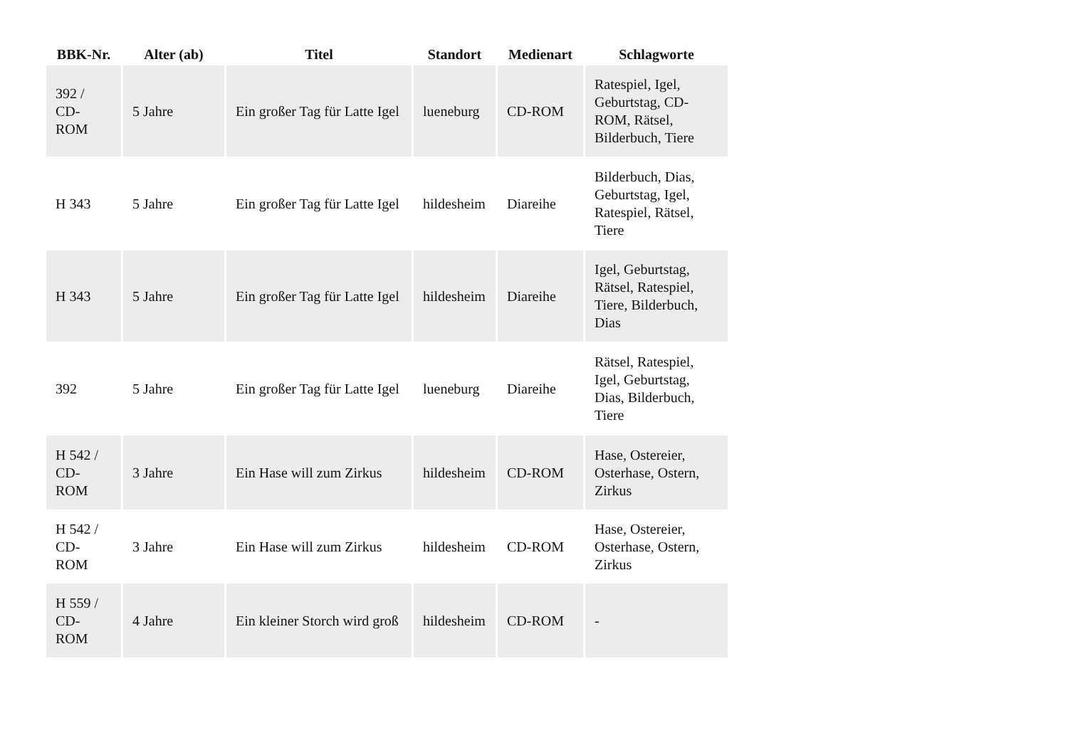| BBK-Nr. | Alter (ab) | Titel | Standort | Medienart | Schlagworte |
| --- | --- | --- | --- | --- | --- |
| 392 / CD- ROM | 5 Jahre | Ein großer Tag für Latte Igel | lueneburg | CD-ROM | Ratespiel, Igel, Geburtstag, CD-ROM, Rätsel, Bilderbuch, Tiere |
| H 343 | 5 Jahre | Ein großer Tag für Latte Igel | hildesheim | Diareihe | Bilderbuch, Dias, Geburtstag, Igel, Ratespiel, Rätsel, Tiere |
| H 343 | 5 Jahre | Ein großer Tag für Latte Igel | hildesheim | Diareihe | Igel, Geburtstag, Rätsel, Ratespiel, Tiere, Bilderbuch, Dias |
| 392 | 5 Jahre | Ein großer Tag für Latte Igel | lueneburg | Diareihe | Rätsel, Ratespiel, Igel, Geburtstag, Dias, Bilderbuch, Tiere |
| H 542 / CD- ROM | 3 Jahre | Ein Hase will zum Zirkus | hildesheim | CD-ROM | Hase, Ostereier, Osterhase, Ostern, Zirkus |
| H 542 / CD- ROM | 3 Jahre | Ein Hase will zum Zirkus | hildesheim | CD-ROM | Hase, Ostereier, Osterhase, Ostern, Zirkus |
| H 559 / CD- ROM | 4 Jahre | Ein kleiner Storch wird groß | hildesheim | CD-ROM | - |